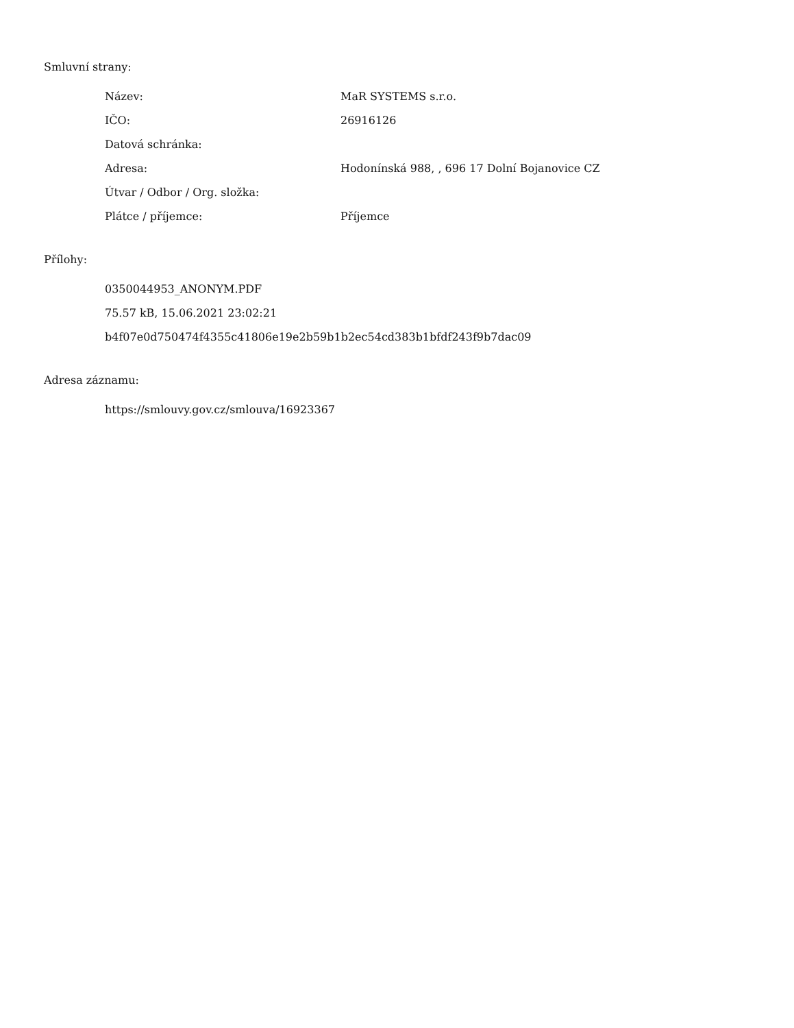Smluvní strany:
| Název: | MaR SYSTEMS s.r.o. |
| IČO: | 26916126 |
| Datová schránka: | |
| Adresa: | Hodonínská 988, , 696 17 Dolní Bojanovice CZ |
| Útvar / Odbor / Org. složka: | |
| Plátce / příjemce: | Příjemce |
Přílohy:
0350044953_ANONYM.PDF
75.57 kB, 15.06.2021 23:02:21
b4f07e0d750474f4355c41806e19e2b59b1b2ec54cd383b1bfdf243f9b7dac09
Adresa záznamu:
https://smlouvy.gov.cz/smlouva/16923367